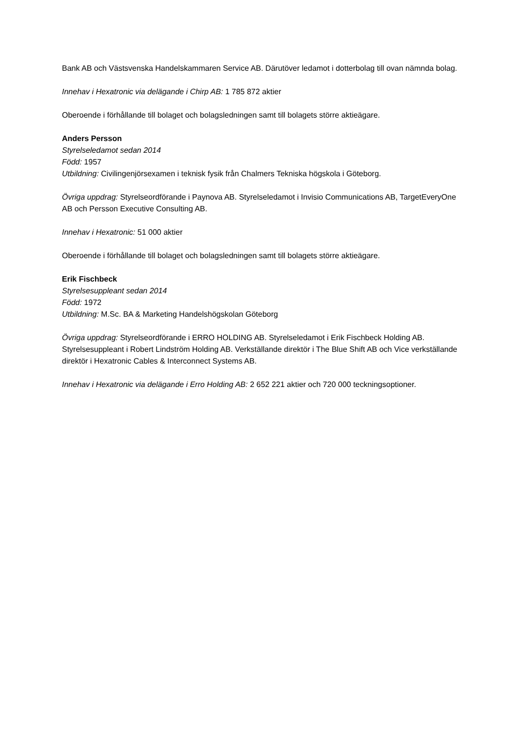Bank AB och Västsvenska Handelskammaren Service AB. Därutöver ledamot i dotterbolag till ovan nämnda bolag.
Innehav i Hexatronic via delägande i Chirp AB: 1 785 872 aktier
Oberoende i förhållande till bolaget och bolagsledningen samt till bolagets större aktieägare.
Anders Persson
Styrelseledamot sedan 2014
Född: 1957
Utbildning: Civilingenjörsexamen i teknisk fysik från Chalmers Tekniska högskola i Göteborg.
Övriga uppdrag: Styrelseordförande i Paynova AB. Styrelseledamot i Invisio Communications AB, TargetEveryOne AB och Persson Executive Consulting AB.
Innehav i Hexatronic: 51 000 aktier
Oberoende i förhållande till bolaget och bolagsledningen samt till bolagets större aktieägare.
Erik Fischbeck
Styrelsesuppleant sedan 2014
Född: 1972
Utbildning: M.Sc. BA & Marketing Handelshögskolan Göteborg
Övriga uppdrag: Styrelseordförande i ERRO HOLDING AB. Styrelseledamot i Erik Fischbeck Holding AB. Styrelsesuppleant i Robert Lindström Holding AB. Verkställande direktör i The Blue Shift AB och Vice verkställande direktör i Hexatronic Cables & Interconnect Systems AB.
Innehav i Hexatronic via delägande i Erro Holding AB: 2 652 221 aktier och 720 000 teckningsoptioner.